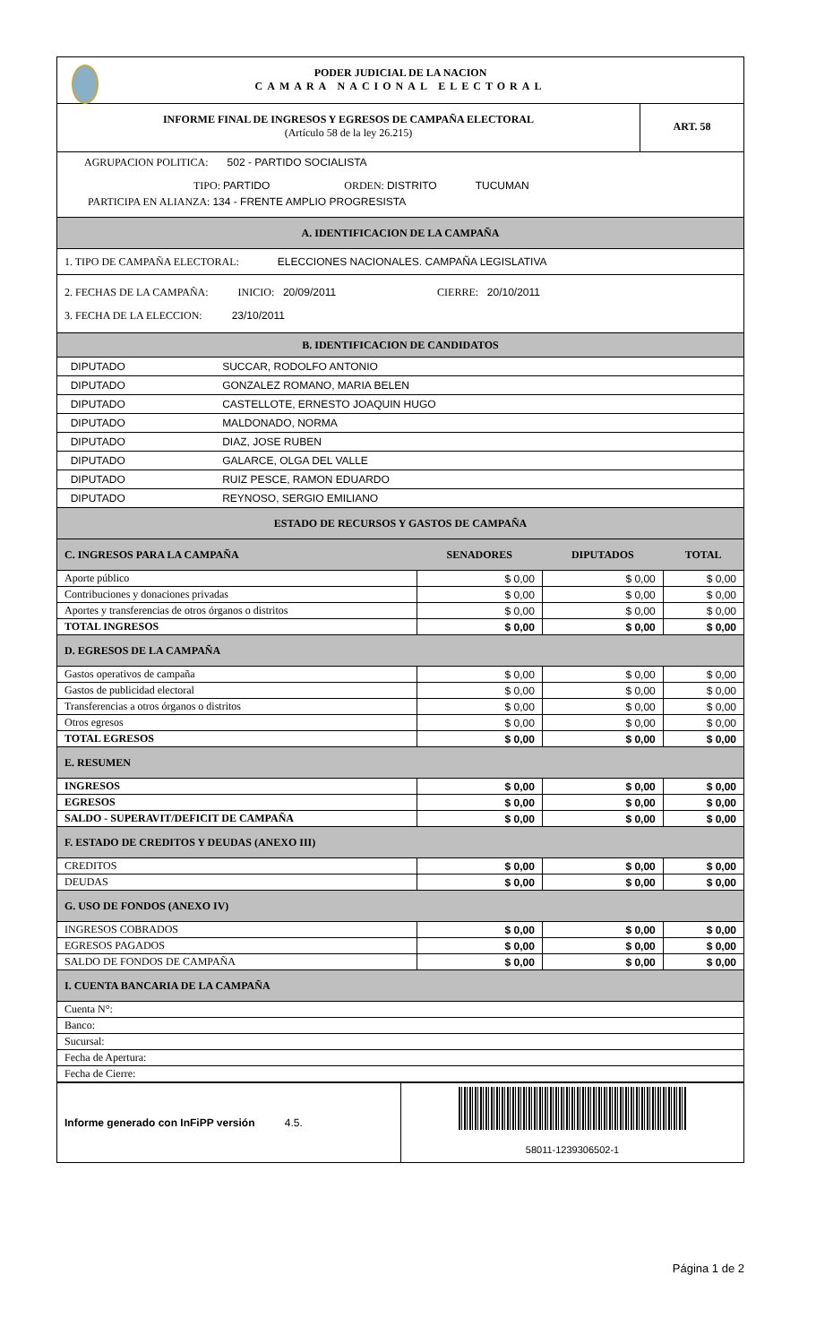PODER JUDICIAL DE LA NACION
CAMARA NACIONAL ELECTORAL
INFORME FINAL DE INGRESOS Y EGRESOS DE CAMPAÑA ELECTORAL
(Artículo 58 de la ley 26.215)
ART. 58
AGRUPACION POLITICA: 502 - PARTIDO SOCIALISTA
TIPO: PARTIDO ORDEN: DISTRITO TUCUMAN
PARTICIPA EN ALIANZA: 134 - FRENTE AMPLIO PROGRESISTA
| A. IDENTIFICACION DE LA CAMPAÑA | | | |
| 1. TIPO DE CAMPAÑA ELECTORAL: ELECCIONES NACIONALES. CAMPAÑA LEGISLATIVA | | | |
| 2. FECHAS DE LA CAMPAÑA: INICIO: 20/09/2011 CIERRE: 20/10/2011 3. FECHA DE LA ELECCION: 23/10/2011 | | | |
| B. IDENTIFICACION DE CANDIDATOS | | | |
| DIPUTADO SUCCAR, RODOLFO ANTONIO | | | |
| DIPUTADO GONZALEZ ROMANO, MARIA BELEN | | | |
| DIPUTADO CASTELLOTE, ERNESTO JOAQUIN HUGO | | | |
| DIPUTADO MALDONADO, NORMA | | | |
| DIPUTADO DIAZ, JOSE RUBEN | | | |
| DIPUTADO GALARCE, OLGA DEL VALLE | | | |
| DIPUTADO RUIZ PESCE, RAMON EDUARDO | | | |
| DIPUTADO REYNOSO, SERGIO EMILIANO | | | |
| ESTADO DE RECURSOS Y GASTOS DE CAMPAÑA | | | |
| C. INGRESOS PARA LA CAMPAÑA | SENADORES | DIPUTADOS | TOTAL |
| Aporte público | $ 0,00 | $ 0,00 | $ 0,00 |
| Contribuciones y donaciones privadas | $ 0,00 | $ 0,00 | $ 0,00 |
| Aportes y transferencias de otros órganos o distritos | $ 0,00 | $ 0,00 | $ 0,00 |
| TOTAL INGRESOS | $ 0,00 | $ 0,00 | $ 0,00 |
| D. EGRESOS DE LA CAMPAÑA | | | |
| Gastos operativos de campaña | $ 0,00 | $ 0,00 | $ 0,00 |
| Gastos de publicidad electoral | $ 0,00 | $ 0,00 | $ 0,00 |
| Transferencias a otros órganos o distritos | $ 0,00 | $ 0,00 | $ 0,00 |
| Otros egresos | $ 0,00 | $ 0,00 | $ 0,00 |
| TOTAL EGRESOS | $ 0,00 | $ 0,00 | $ 0,00 |
| E. RESUMEN | | | |
| INGRESOS | $ 0,00 | $ 0,00 | $ 0,00 |
| EGRESOS | $ 0,00 | $ 0,00 | $ 0,00 |
| SALDO - SUPERAVIT/DEFICIT DE CAMPAÑA | $ 0,00 | $ 0,00 | $ 0,00 |
| F. ESTADO DE CREDITOS Y DEUDAS (ANEXO III) | | | |
| CREDITOS | $ 0,00 | $ 0,00 | $ 0,00 |
| DEUDAS | $ 0,00 | $ 0,00 | $ 0,00 |
| G. USO DE FONDOS (ANEXO IV) | | | |
| INGRESOS COBRADOS | $ 0,00 | $ 0,00 | $ 0,00 |
| EGRESOS PAGADOS | $ 0,00 | $ 0,00 | $ 0,00 |
| SALDO DE FONDOS DE CAMPAÑA | $ 0,00 | $ 0,00 | $ 0,00 |
| I. CUENTA BANCARIA DE LA CAMPAÑA | | | |
| Cuenta N°: | | | |
| Banco: | | | |
| Sucursal: | | | |
| Fecha de Apertura: | | | |
| Fecha de Cierre: | | | |
| Informe generado con InFiPP versión 4.5. | 58011-1239306502-1 |
Página 1 de 2